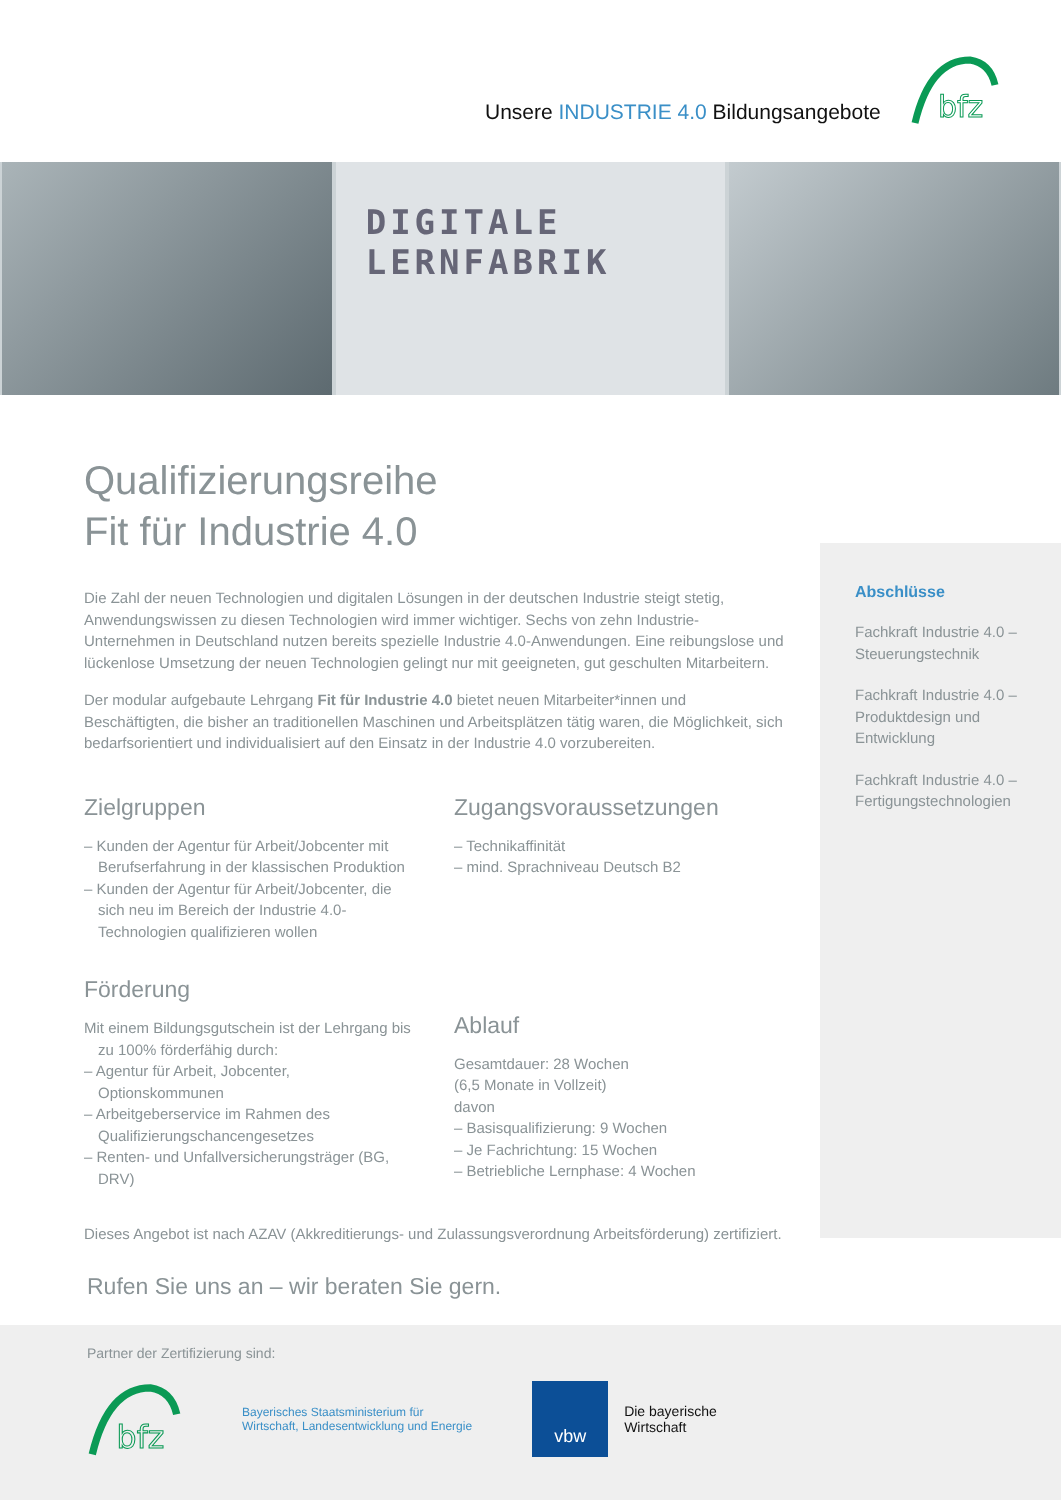Unsere INDUSTRIE 4.0 Bildungsangebote
bfz
DIGITALE
LERNFABRIK
Qualifizierungsreihe
Fit für Industrie 4.0
Die Zahl der neuen Technologien und digitalen Lösungen in der deutschen Industrie steigt stetig, Anwendungswissen zu diesen Technologien wird immer wichtiger. Sechs von zehn Industrie-Unternehmen in Deutschland nutzen bereits spezielle Industrie 4.0-Anwendungen. Eine reibungslose und lückenlose Umsetzung der neuen Technologien gelingt nur mit geeigneten, gut geschulten Mitarbeitern.
Der modular aufgebaute Lehrgang Fit für Industrie 4.0 bietet neuen Mitarbeiter*innen und Beschäftigten, die bisher an traditionellen Maschinen und Arbeitsplätzen tätig waren, die Möglichkeit, sich bedarfsorientiert und individualisiert auf den Einsatz in der Industrie 4.0 vorzubereiten.
Zielgruppen
– Kunden der Agentur für Arbeit/Jobcenter mit Berufserfahrung in der klassischen Produktion
– Kunden der Agentur für Arbeit/Jobcenter, die sich neu im Bereich der Industrie 4.0-Technologien qualifizieren wollen
Förderung
Mit einem Bildungsgutschein ist der Lehrgang bis zu 100% förderfähig durch:
– Agentur für Arbeit, Jobcenter, Optionskommunen
– Arbeitgeberservice im Rahmen des Qualifizierungschancengesetzes
– Renten- und Unfallversicherungsträger (BG, DRV)
Zugangsvoraussetzungen
– Technikaffinität
– mind. Sprachniveau Deutsch B2
Ablauf
Gesamtdauer: 28 Wochen
(6,5 Monate in Vollzeit)
davon
– Basisqualifizierung: 9 Wochen
– Je Fachrichtung: 15 Wochen
– Betriebliche Lernphase: 4 Wochen
Dieses Angebot ist nach AZAV (Akkreditierungs- und Zulassungsverordnung Arbeitsförderung) zertifiziert.
Rufen Sie uns an – wir beraten Sie gern.
Abschlüsse
Fachkraft Industrie 4.0 – Steuerungstechnik
Fachkraft Industrie 4.0 – Produktdesign und Entwicklung
Fachkraft Industrie 4.0 – Fertigungstechnologien
Partner der Zertifizierung sind:
bfz
Bayerisches Staatsministerium für
Wirtschaft, Landesentwicklung und Energie
vbw Die bayerische
Wirtschaft